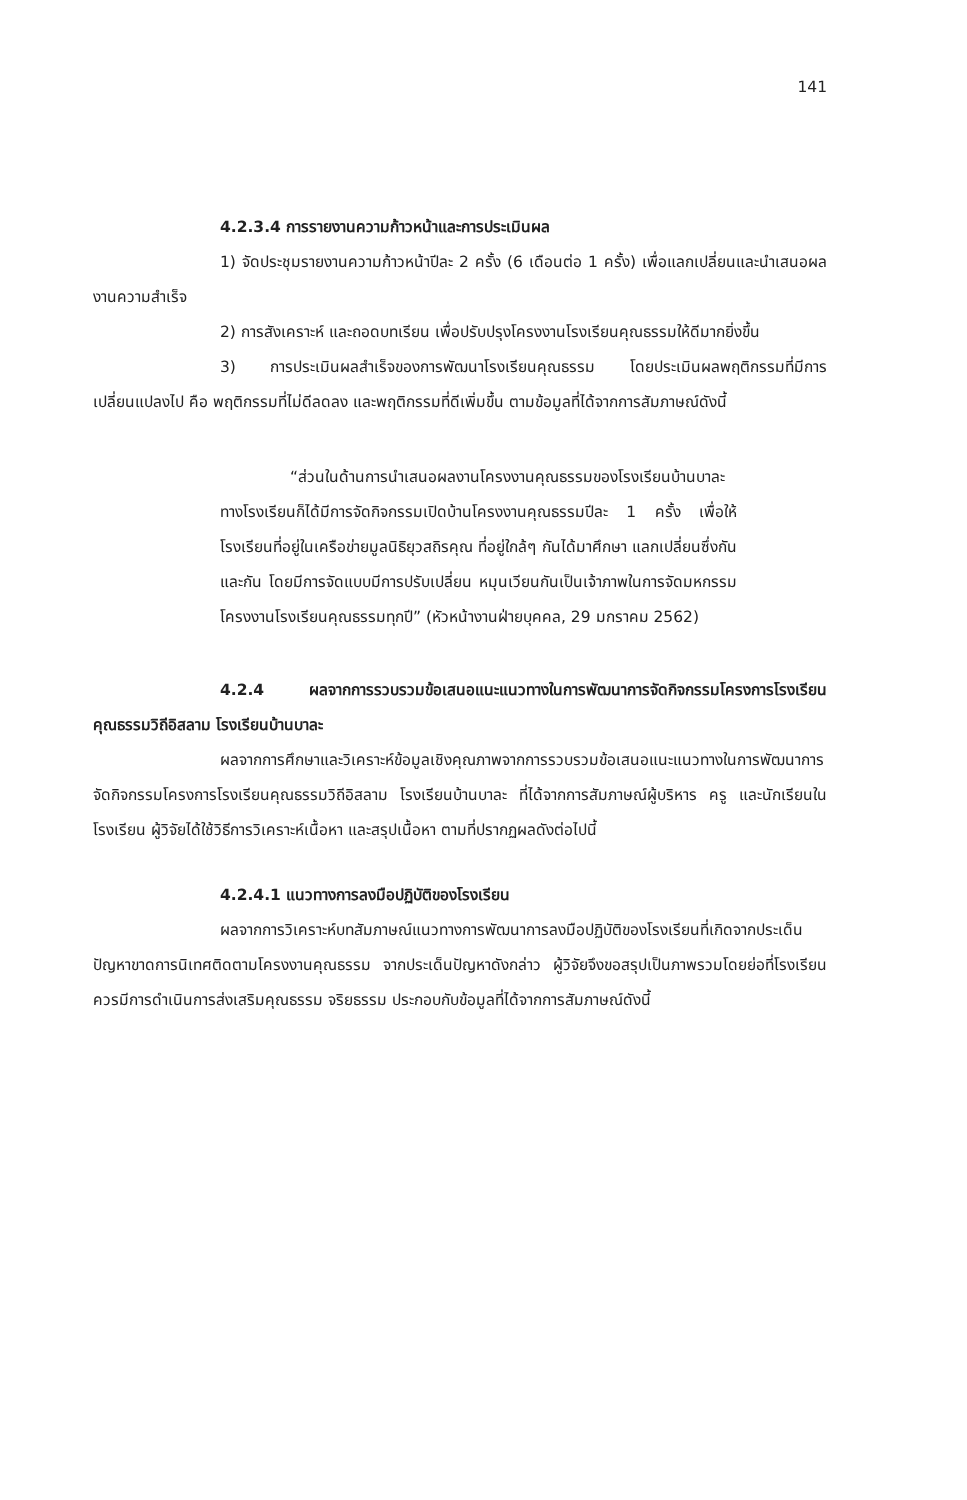141
4.2.3.4 การรายงานความก้าวหน้าและการประเมินผล
1) จัดประชุมรายงานความก้าวหน้าปีละ 2 ครั้ง (6 เดือนต่อ 1 ครั้ง) เพื่อแลกเปลี่ยนและนำเสนอผลงานความสำเร็จ
2) การสังเคราะห์ และถอดบทเรียน เพื่อปรับปรุงโครงงานโรงเรียนคุณธรรมให้ดีมากยิ่งขึ้น
3) การประเมินผลสำเร็จของการพัฒนาโรงเรียนคุณธรรม โดยประเมินผลพฤติกรรมที่มีการเปลี่ยนแปลงไป คือ พฤติกรรมที่ไม่ดีลดลง และพฤติกรรมที่ดีเพิ่มขึ้น ตามข้อมูลที่ได้จากการสัมภาษณ์ดังนี้
“ส่วนในด้านการนำเสนอผลงานโครงงานคุณธรรมของโรงเรียนบ้านบาละ ทางโรงเรียนก็ได้มีการจัดกิจกรรมเปิดบ้านโครงงานคุณธรรมปีละ 1 ครั้ง เพื่อให้โรงเรียนที่อยู่ในเครือข่ายมูลนิธิยุวสถิรคุณ ที่อยู่ใกล้ๆ กันได้มาศึกษา แลกเปลี่ยนซึ่งกันและกัน โดยมีการจัดแบบมีการปรับเปลี่ยน หมุนเวียนกันเป็นเจ้าภาพในการจัดมหกรรมโครงงานโรงเรียนคุณธรรมทุกปี” (หัวหน้างานฝ่ายบุคคล, 29 มกราคม 2562)
4.2.4 ผลจากการรวบรวมข้อเสนอแนะแนวทางในการพัฒนาการจัดกิจกรรมโครงการโรงเรียนคุณธรรมวิถีอิสลาม โรงเรียนบ้านบาละ
ผลจากการศึกษาและวิเคราะห์ข้อมูลเชิงคุณภาพจากการรวบรวมข้อเสนอแนะแนวทางในการพัฒนาการจัดกิจกรรมโครงการโรงเรียนคุณธรรมวิถีอิสลาม โรงเรียนบ้านบาละ ที่ได้จากการสัมภาษณ์ผู้บริหาร ครู และนักเรียนในโรงเรียน ผู้วิจัยได้ใช้วิธีการวิเคราะห์เนื้อหา และสรุปเนื้อหา ตามที่ปรากฏผลดังต่อไปนี้
4.2.4.1 แนวทางการลงมือปฏิบัติของโรงเรียน
ผลจากการวิเคราะห์บทสัมภาษณ์แนวทางการพัฒนาการลงมือปฏิบัติของโรงเรียนที่เกิดจากประเด็นปัญหาขาดการนิเทศติดตามโครงงานคุณธรรม จากประเด็นปัญหาดังกล่าว ผู้วิจัยจึงขอสรุปเป็นภาพรวมโดยย่อที่โรงเรียนควรมีการดำเนินการส่งเสริมคุณธรรม จริยธรรม ประกอบกับข้อมูลที่ได้จากการสัมภาษณ์ดังนี้